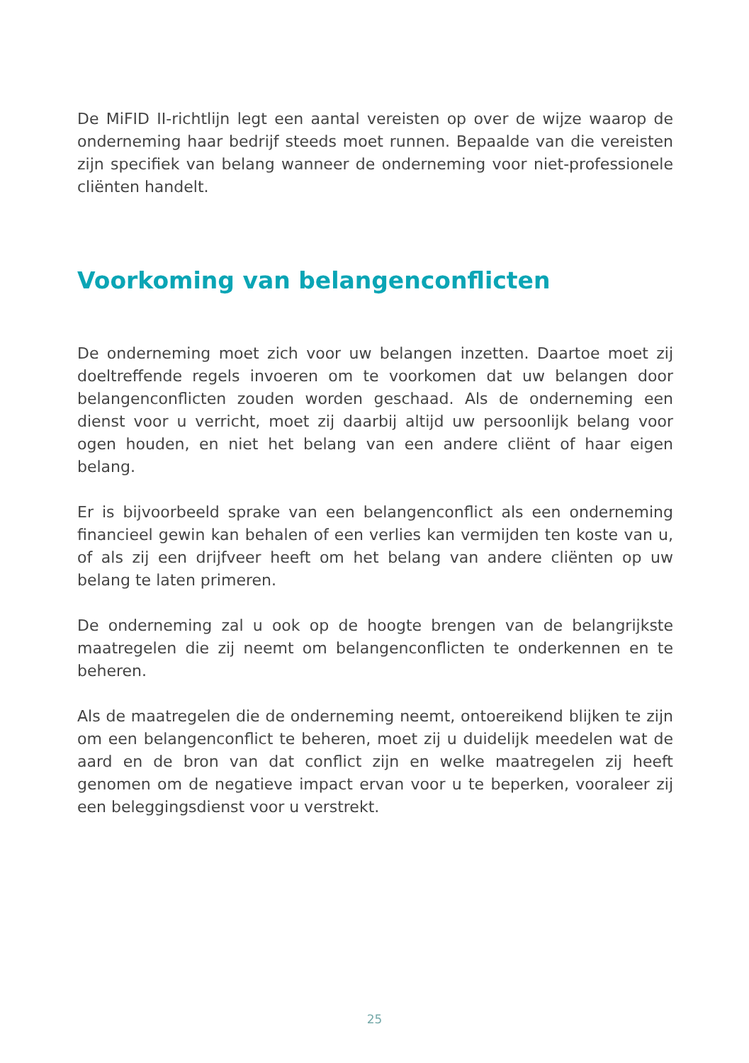De MiFID II-richtlijn legt een aantal vereisten op over de wijze waarop de onderneming haar bedrijf steeds moet runnen. Bepaalde van die vereisten zijn specifiek van belang wanneer de onderneming voor niet-professionele cliënten handelt.
Voorkoming van belangenconflicten
De onderneming moet zich voor uw belangen inzetten. Daartoe moet zij doeltreffende regels invoeren om te voorkomen dat uw belangen door belangenconflicten zouden worden geschaad. Als de onderneming een dienst voor u verricht, moet zij daarbij altijd uw persoonlijk belang voor ogen houden, en niet het belang van een andere cliënt of haar eigen belang.
Er is bijvoorbeeld sprake van een belangenconflict als een onderneming financieel gewin kan behalen of een verlies kan vermijden ten koste van u, of als zij een drijfveer heeft om het belang van andere cliënten op uw belang te laten primeren.
De onderneming zal u ook op de hoogte brengen van de belangrijkste maatregelen die zij neemt om belangenconflicten te onderkennen en te beheren.
Als de maatregelen die de onderneming neemt, ontoereikend blijken te zijn om een belangenconflict te beheren, moet zij u duidelijk meedelen wat de aard en de bron van dat conflict zijn en welke maatregelen zij heeft genomen om de negatieve impact ervan voor u te beperken, vooraleer zij een beleggingsdienst voor u verstrekt.
25